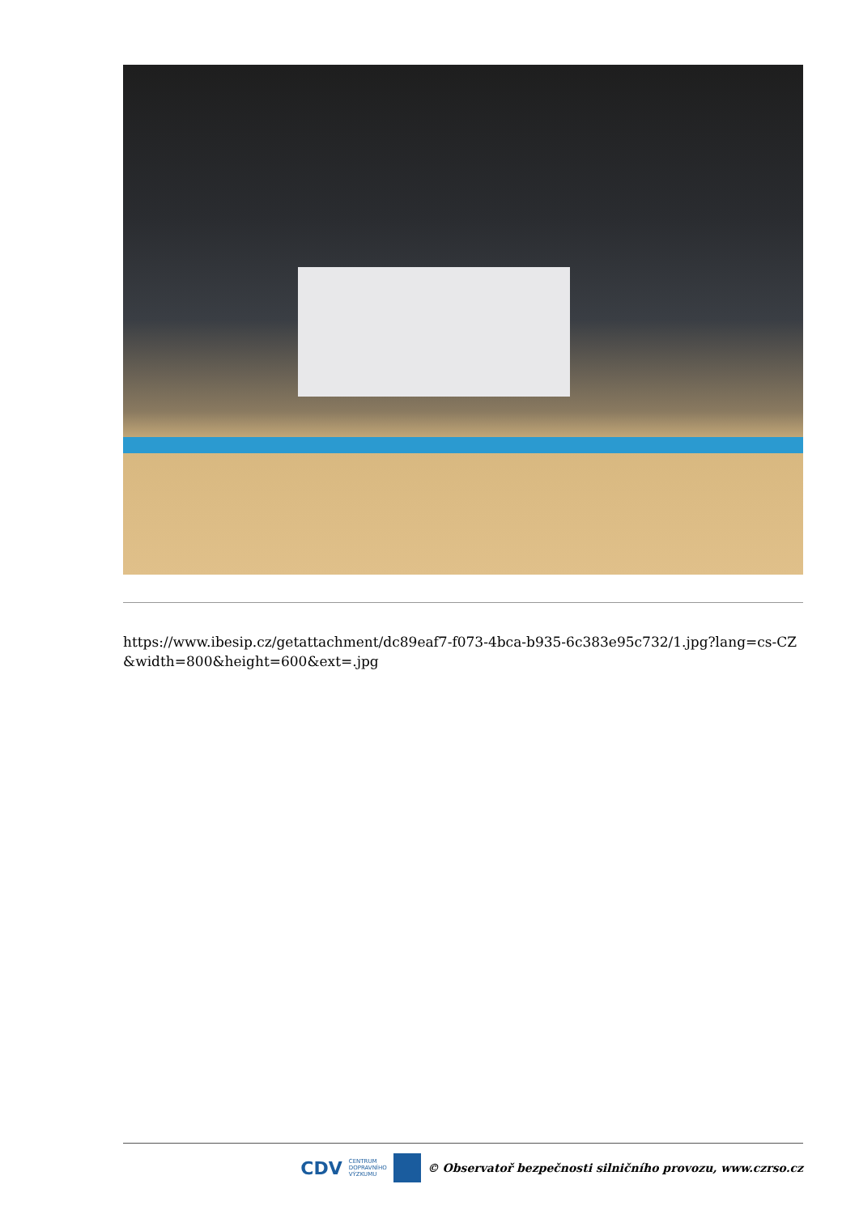https://www.ibesip.cz/getattachment/dc89eaf7-f073-4bca-b935-6c383e95c732/1.jpg?lang=cs-CZ&width=800&height=600&ext=.jpg
CDV CENTRUM
DOPRAVNÍHO
VÝZKUMU © Observatoř bezpečnosti silničního provozu, www.czrso.cz